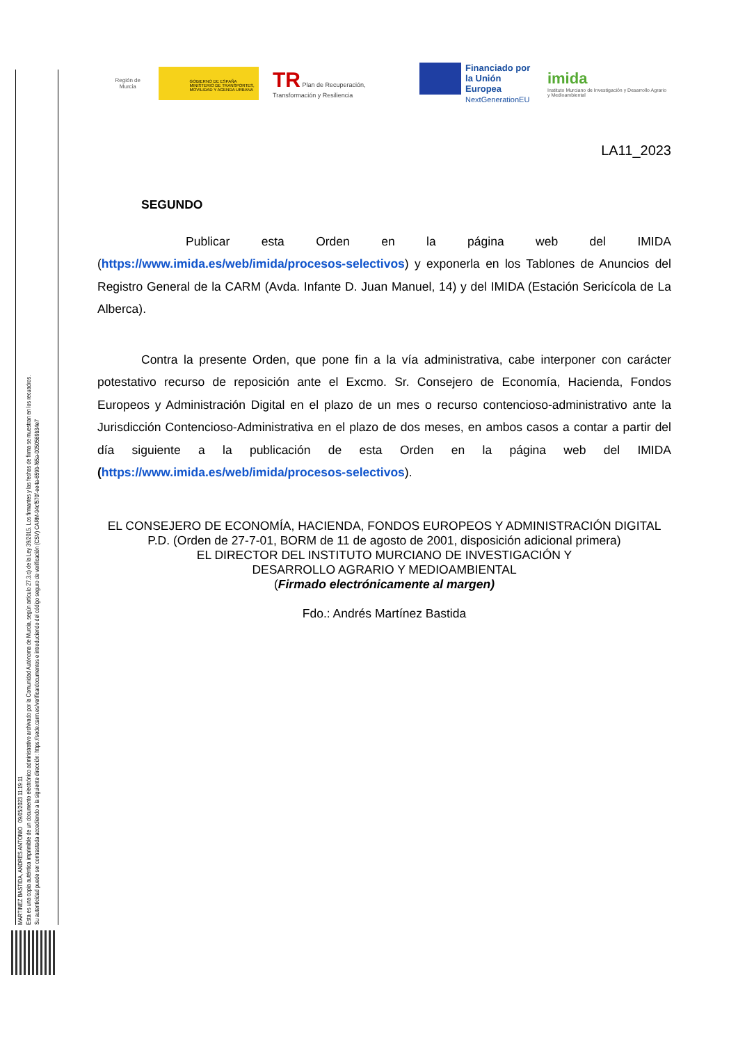MARTINEZ BASTIDA, ANDRES ANTONIO 09/05/2023 11:19:11
Esta es una copia auténtica imprimible de un documento electrónico administrativo archivado por la Comunidad Autónoma de Murcia, según artículo 27.3.c) de la Ley 39/2015. Los firmantes y las fechas de firma se muestran en los recuadros.
Su autenticidad puede ser contrastada accediendo a la siguiente dirección: https://sede.carm.es/verificardocumentos e introduciendo del código seguro de verificación (CSV) CARM-94cf570f-ee4a-659b-f65a-0050569b34e7
Región de Murcia
GOBIERNO DE ESPAÑA MINISTERIO DE TRANSPORTES, MOVILIDAD Y AGENDA URBANA
TR Plan de Recuperación, Transformación y Resiliencia
Financiado por
la Unión Europea
NextGenerationEU
imida
Instituto Murciano de Investigación y Desarrollo Agrario y Medioambiental
LA11_2023
SEGUNDO
Publicar esta Orden en la página web del IMIDA (https://www.imida.es/web/imida/procesos-selectivos) y exponerla en los Tablones de Anuncios del Registro General de la CARM (Avda. Infante D. Juan Manuel, 14) y del IMIDA (Estación Sericícola de La Alberca).
Contra la presente Orden, que pone fin a la vía administrativa, cabe interponer con carácter potestativo recurso de reposición ante el Excmo. Sr. Consejero de Economía, Hacienda, Fondos Europeos y Administración Digital en el plazo de un mes o recurso contencioso-administrativo ante la Jurisdicción Contencioso-Administrativa en el plazo de dos meses, en ambos casos a contar a partir del día siguiente a la publicación de esta Orden en la página web del IMIDA (https://www.imida.es/web/imida/procesos-selectivos).
EL CONSEJERO DE ECONOMÍA, HACIENDA, FONDOS EUROPEOS Y ADMINISTRACIÓN DIGITAL
P.D. (Orden de 27-7-01, BORM de 11 de agosto de 2001, disposición adicional primera)
EL DIRECTOR DEL INSTITUTO MURCIANO DE INVESTIGACIÓN Y
DESARROLLO AGRARIO Y MEDIOAMBIENTAL
(Firmado electrónicamente al margen)
Fdo.: Andrés Martínez Bastida